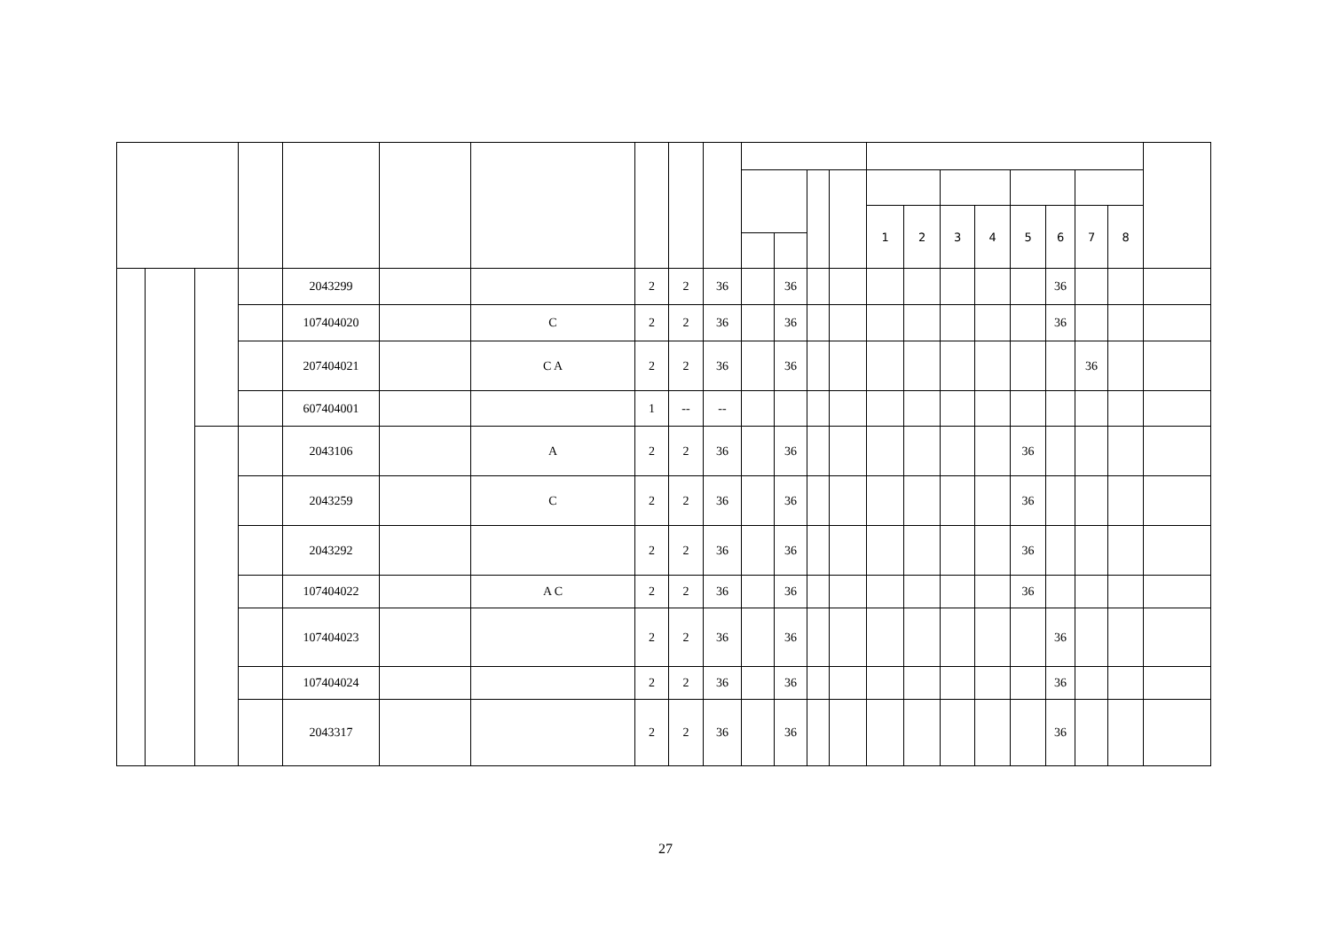| | | | | | | | | | | | | | | 1 | 2 | 3 | 4 | 5 | 6 | 7 | 8 | |
| --- | --- | --- | --- | --- | --- | --- | --- | --- | --- | --- | --- | --- | --- | --- | --- | --- | --- | --- | --- | --- | --- | --- |
| | | | | 2043299 | | | 2 | 2 | 36 | | 36 | | | | | | | | 36 | | | |
| | | | | 107404020 | | C | 2 | 2 | 36 | | 36 | | | | | | | | 36 | | | |
| | | | | 207404021 | | C A | 2 | 2 | 36 | | 36 | | | | | | | | | 36 | | |
| | | | | 607404001 | | | 1 | -- | -- | | | | | | | | | | | | | |
| | | | | 2043106 | | A | 2 | 2 | 36 | | 36 | | | | | | | 36 | | | | |
| | | | | 2043259 | | C | 2 | 2 | 36 | | 36 | | | | | | | 36 | | | | |
| | | | | 2043292 | | | 2 | 2 | 36 | | 36 | | | | | | | 36 | | | | |
| | | | | 107404022 | | A C | 2 | 2 | 36 | | 36 | | | | | | | 36 | | | | |
| | | | | 107404023 | | | 2 | 2 | 36 | | 36 | | | | | | | | 36 | | | |
| | | | | 107404024 | | | 2 | 2 | 36 | | 36 | | | | | | | | 36 | | | |
| | | | | 2043317 | | | 2 | 2 | 36 | | 36 | | | | | | | | 36 | | | |
27